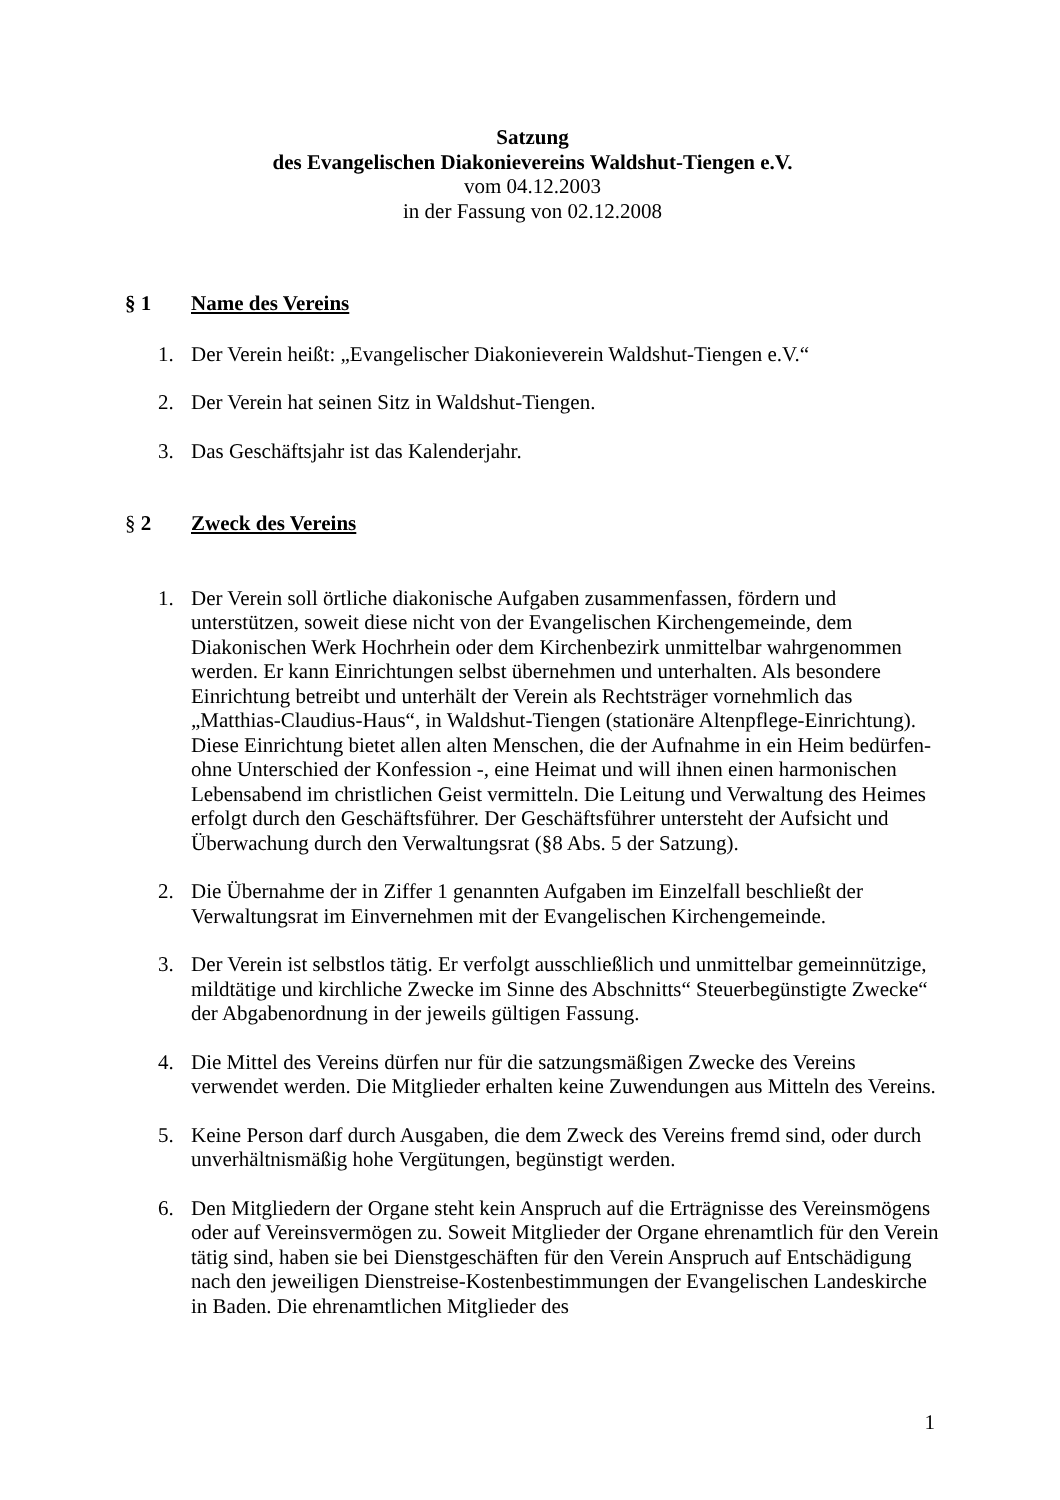Satzung
des Evangelischen Diakonievereins Waldshut-Tiengen e.V.
vom 04.12.2003
in der Fassung von 02.12.2008
§ 1 Name des Vereins
1. Der Verein heißt: „Evangelischer Diakonieverein Waldshut-Tiengen e.V.“
2. Der Verein hat seinen Sitz in Waldshut-Tiengen.
3. Das Geschäftsjahr ist das Kalenderjahr.
§ 2 Zweck des Vereins
1. Der Verein soll örtliche diakonische Aufgaben zusammenfassen, fördern und unterstützen, soweit diese nicht von der Evangelischen Kirchengemeinde, dem Diakonischen Werk Hochrhein oder dem Kirchenbezirk unmittelbar wahrgenommen werden. Er kann Einrichtungen selbst übernehmen und unterhalten. Als besondere Einrichtung betreibt und unterhält der Verein als Rechtsträger vornehmlich das „Matthias-Claudius-Haus“, in Waldshut-Tiengen (stationäre Altenpflege-Einrichtung). Diese Einrichtung bietet allen alten Menschen, die der Aufnahme in ein Heim bedürfen- ohne Unterschied der Konfession -, eine Heimat und will ihnen einen harmonischen Lebensabend im christlichen Geist vermitteln. Die Leitung und Verwaltung des Heimes erfolgt durch den Geschäftsführer. Der Geschäftsführer untersteht der Aufsicht und Überwachung durch den Verwaltungsrat (§8 Abs. 5 der Satzung).
2. Die Übernahme der in Ziffer 1 genannten Aufgaben im Einzelfall beschließt der Verwaltungsrat im Einvernehmen mit der Evangelischen Kirchengemeinde.
3. Der Verein ist selbstlos tätig. Er verfolgt ausschließlich und unmittelbar gemeinnützige, mildtätige und kirchliche Zwecke im Sinne des Abschnitts“ Steuerbegünstigte Zwecke“ der Abgabenordnung in der jeweils gültigen Fassung.
4. Die Mittel des Vereins dürfen nur für die satzungsmäßigen Zwecke des Vereins verwendet werden. Die Mitglieder erhalten keine Zuwendungen aus Mitteln des Vereins.
5. Keine Person darf durch Ausgaben, die dem Zweck des Vereins fremd sind, oder durch unverhältnismäßig hohe Vergütungen, begünstigt werden.
6. Den Mitgliedern der Organe steht kein Anspruch auf die Erträgnisse des Vereinsmögens oder auf Vereinsvermögen zu. Soweit Mitglieder der Organe ehrenamtlich für den Verein tätig sind, haben sie bei Dienstgeschäften für den Verein Anspruch auf Entschädigung nach den jeweiligen Dienstreise-Kostenbestimmungen der Evangelischen Landeskirche in Baden. Die ehrenamtlichen Mitglieder des
1